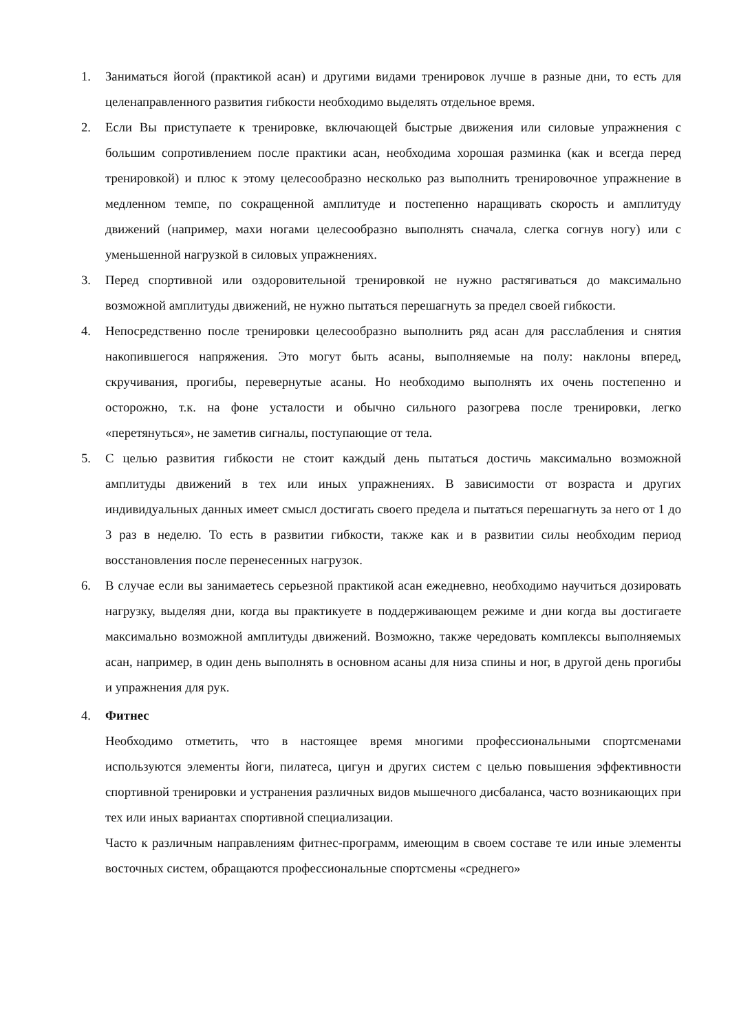1. Заниматься йогой (практикой асан) и другими видами тренировок лучше в разные дни, то есть для целенаправленного развития гибкости необходимо выделять отдельное время.
2. Если Вы приступаете к тренировке, включающей быстрые движения или силовые упражнения с большим сопротивлением после практики асан, необходима хорошая разминка (как и всегда перед тренировкой) и плюс к этому целесообразно несколько раз выполнить тренировочное упражнение в медленном темпе, по сокращенной амплитуде и постепенно наращивать скорость и амплитуду движений (например, махи ногами целесообразно выполнять сначала, слегка согнув ногу) или с уменьшенной нагрузкой в силовых упражнениях.
3. Перед спортивной или оздоровительной тренировкой не нужно растягиваться до максимально возможной амплитуды движений, не нужно пытаться перешагнуть за предел своей гибкости.
4. Непосредственно после тренировки целесообразно выполнить ряд асан для расслабления и снятия накопившегося напряжения. Это могут быть асаны, выполняемые на полу: наклоны вперед, скручивания, прогибы, перевернутые асаны. Но необходимо выполнять их очень постепенно и осторожно, т.к. на фоне усталости и обычно сильного разогрева после тренировки, легко «перетянуться», не заметив сигналы, поступающие от тела.
5. С целью развития гибкости не стоит каждый день пытаться достичь максимально возможной амплитуды движений в тех или иных упражнениях. В зависимости от возраста и других индивидуальных данных имеет смысл достигать своего предела и пытаться перешагнуть за него от 1 до 3 раз в неделю. То есть в развитии гибкости, также как и в развитии силы необходим период восстановления после перенесенных нагрузок.
6. В случае если вы занимаетесь серьезной практикой асан ежедневно, необходимо научиться дозировать нагрузку, выделяя дни, когда вы практикуете в поддерживающем режиме и дни когда вы достигаете максимально возможной амплитуды движений. Возможно, также чередовать комплексы выполняемых асан, например, в один день выполнять в основном асаны для низа спины и ног, в другой день прогибы и упражнения для рук.
4. Фитнес
Необходимо отметить, что в настоящее время многими профессиональными спортсменами используются элементы йоги, пилатеса, цигун и других систем с целью повышения эффективности спортивной тренировки и устранения различных видов мышечного дисбаланса, часто возникающих при тех или иных вариантах спортивной специализации.
Часто к различным направлениям фитнес-программ, имеющим в своем составе те или иные элементы восточных систем, обращаются профессиональные спортсмены «среднего»